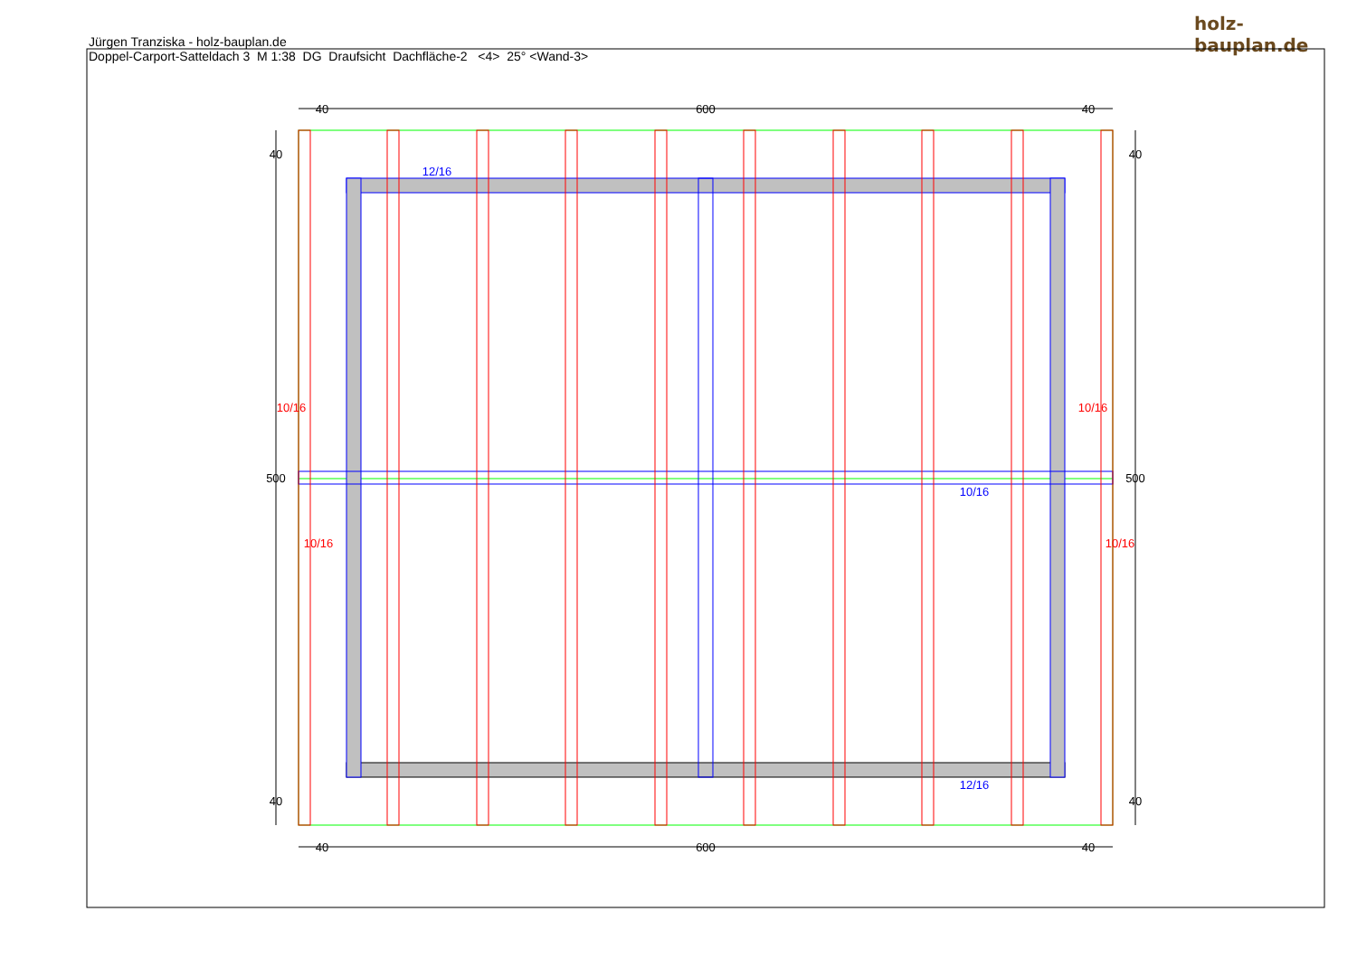Jürgen Tranziska - holz-bauplan.de
Doppel-Carport-Satteldach 3 M 1:38 DG Draufsicht Dachfläche-2 <4> 25° <Wand-3>
holz-bauplan.de
40
600
40
40
600
40
40
500
40
40
500
40
12/16
10/16
12/16
10/16
10/16
10/16
10/16